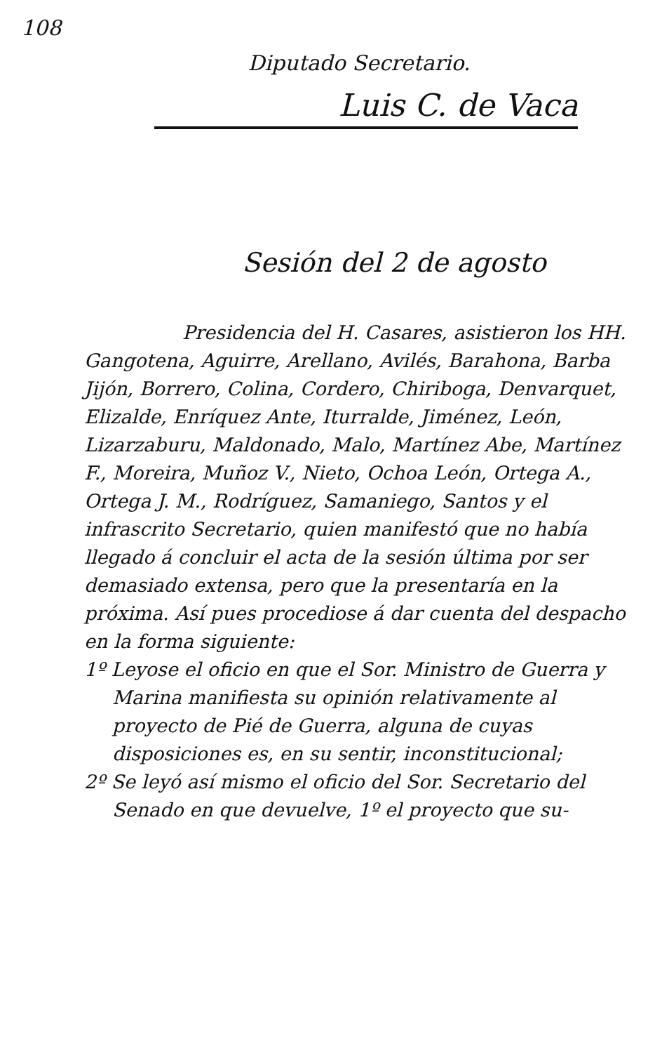108
Diputado Secretario.
Luis C. de Vaca
Sesión del 2 de agosto
Presidencia del H. Casares, asistieron los HH. Gangotena, Aguirre, Arellano, Avilés, Barahona, Barba Jijón, Borrero, Colina, Cordero, Chiriboga, Denvarquet, Elizalde, Enríquez Ante, Iturralde, Jiménez, León, Lizarzaburu, Maldonado, Malo, Martínez Abe, Martínez F., Moreira, Muñoz V., Nieto, Ochoa León, Ortega A., Ortega J. M., Rodríguez, Samaniego, Santos y el infrascrito Secretario, quien manifestó que no había llegado á concluir el acta de la sesión última por ser demasiado extensa, pero que la presentaría en la próxima. Así pues procediose á dar cuenta del despacho en la forma siguiente:
1º Leyose el oficio en que el Sor. Ministro de Guerra y Marina manifiesta su opinión relativamente al proyecto de Pié de Guerra, alguna de cuyas disposiciones es, en su sentir, inconstitucional;
2º Se leyó así mismo el oficio del Sor. Secretario del Senado en que devuelve, 1º el proyecto que su-